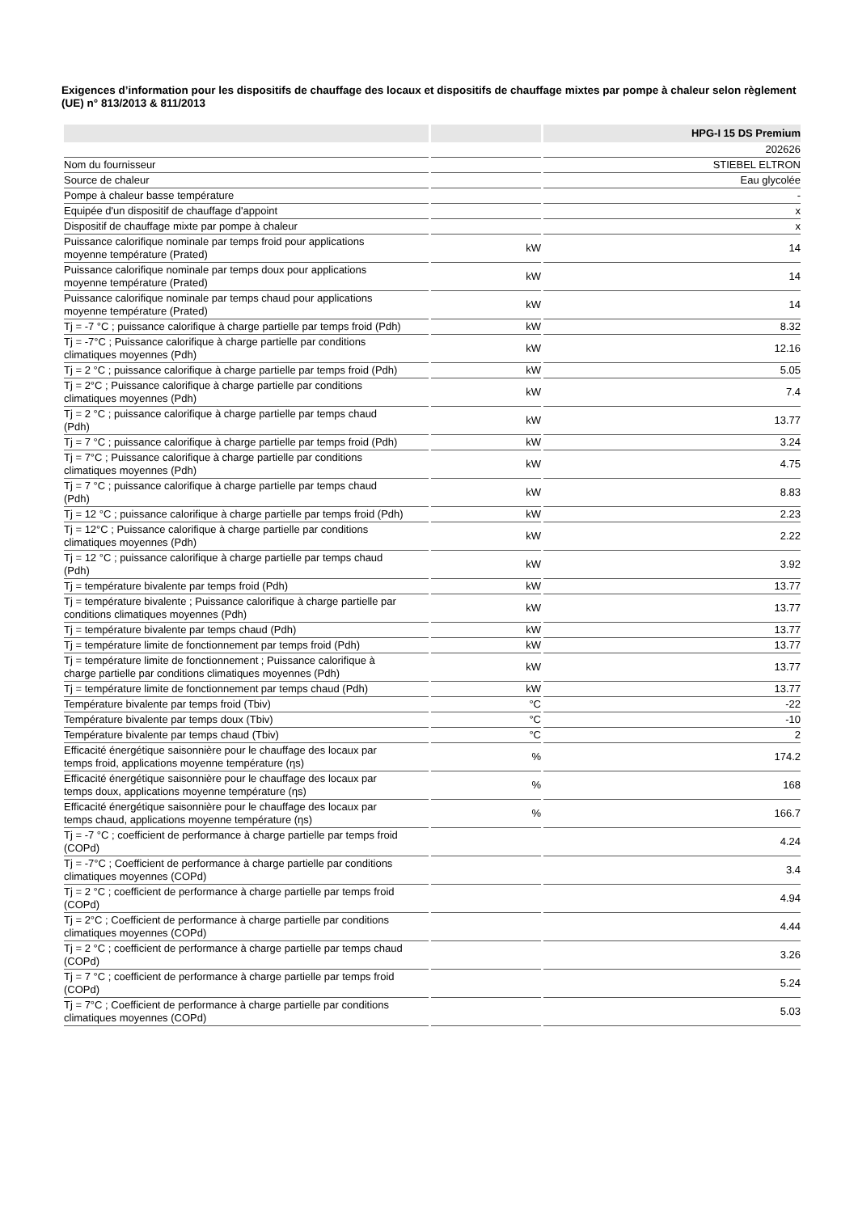Exigences d’information pour les dispositifs de chauffage des locaux et dispositifs de chauffage mixtes par pompe à chaleur selon règlement (UE) n° 813/2013 & 811/2013
| | | HPG-I 15 DS Premium |
| --- | --- | --- |
| | | 202626 |
| Nom du fournisseur | | STIEBEL ELTRON |
| Source de chaleur | | Eau glycolée |
| Pompe à chaleur basse température | | - |
| Equipée d'un dispositif de chauffage d'appoint | | x |
| Dispositif de chauffage mixte par pompe à chaleur | | x |
| Puissance calorifique nominale par temps froid pour applications moyenne température (Prated) | kW | 14 |
| Puissance calorifique nominale par temps doux pour applications moyenne température (Prated) | kW | 14 |
| Puissance calorifique nominale par temps chaud pour applications moyenne température (Prated) | kW | 14 |
| Tj = -7 °C ; puissance calorifique à charge partielle par temps froid (Pdh) | kW | 8.32 |
| Tj = -7°C ; Puissance calorifique à charge partielle par conditions climatiques moyennes (Pdh) | kW | 12.16 |
| Tj = 2 °C ; puissance calorifique à charge partielle par temps froid (Pdh) | kW | 5.05 |
| Tj = 2°C ; Puissance calorifique à charge partielle par conditions climatiques moyennes (Pdh) | kW | 7.4 |
| Tj = 2 °C ; puissance calorifique à charge partielle par temps chaud (Pdh) | kW | 13.77 |
| Tj = 7 °C ; puissance calorifique à charge partielle par temps froid (Pdh) | kW | 3.24 |
| Tj = 7°C ; Puissance calorifique à charge partielle par conditions climatiques moyennes (Pdh) | kW | 4.75 |
| Tj = 7 °C ; puissance calorifique à charge partielle par temps chaud (Pdh) | kW | 8.83 |
| Tj = 12 °C ; puissance calorifique à charge partielle par temps froid (Pdh) | kW | 2.23 |
| Tj = 12°C ; Puissance calorifique à charge partielle par conditions climatiques moyennes (Pdh) | kW | 2.22 |
| Tj = 12 °C ; puissance calorifique à charge partielle par temps chaud (Pdh) | kW | 3.92 |
| Tj = température bivalente par temps froid (Pdh) | kW | 13.77 |
| Tj = température bivalente ; Puissance calorifique à charge partielle par conditions climatiques moyennes (Pdh) | kW | 13.77 |
| Tj = température bivalente par temps chaud (Pdh) | kW | 13.77 |
| Tj = température limite de fonctionnement par temps froid (Pdh) | kW | 13.77 |
| Tj = température limite de fonctionnement ; Puissance calorifique à charge partielle par conditions climatiques moyennes (Pdh) | kW | 13.77 |
| Tj = température limite de fonctionnement par temps chaud (Pdh) | kW | 13.77 |
| Température bivalente par temps froid (Tbiv) | °C | -22 |
| Température bivalente par temps doux (Tbiv) | °C | -10 |
| Température bivalente par temps chaud (Tbiv) | °C | 2 |
| Efficacité énergétique saisonnière pour le chauffage des locaux par temps froid, applications moyenne température (ηs) | % | 174.2 |
| Efficacité énergétique saisonnière pour le chauffage des locaux par temps doux, applications moyenne température (ηs) | % | 168 |
| Efficacité énergétique saisonnière pour le chauffage des locaux par temps chaud, applications moyenne température (ηs) | % | 166.7 |
| Tj = -7 °C ; coefficient de performance à charge partielle par temps froid (COPd) | | 4.24 |
| Tj = -7°C ; Coefficient de performance à charge partielle par conditions climatiques moyennes (COPd) | | 3.4 |
| Tj = 2 °C ; coefficient de performance à charge partielle par temps froid (COPd) | | 4.94 |
| Tj = 2°C ; Coefficient de performance à charge partielle par conditions climatiques moyennes (COPd) | | 4.44 |
| Tj = 2 °C ; coefficient de performance à charge partielle par temps chaud (COPd) | | 3.26 |
| Tj = 7 °C ; coefficient de performance à charge partielle par temps froid (COPd) | | 5.24 |
| Tj = 7°C ; Coefficient de performance à charge partielle par conditions climatiques moyennes (COPd) | | 5.03 |